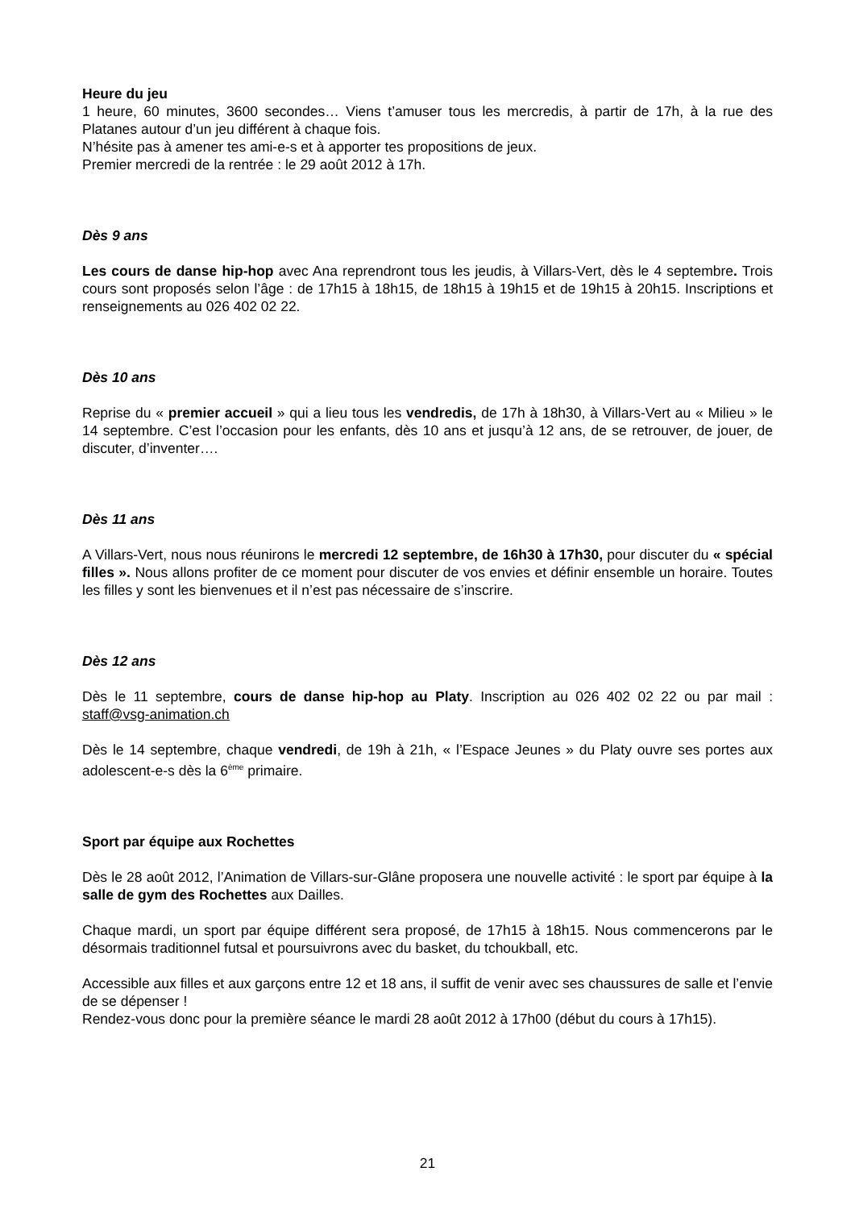Heure du jeu
1 heure, 60 minutes, 3600 secondes… Viens t’amuser tous les mercredis, à partir de 17h, à la rue des Platanes autour d’un jeu différent à chaque fois.
N’hésite pas à amener tes ami-e-s et à apporter tes propositions de jeux.
Premier mercredi de la rentrée : le 29 août 2012 à 17h.
Dès 9 ans
Les cours de danse hip-hop avec Ana reprendront tous les jeudis, à Villars-Vert, dès le 4 septembre. Trois cours sont proposés selon l’âge : de 17h15 à 18h15, de 18h15 à 19h15 et de 19h15 à 20h15. Inscriptions et renseignements au 026 402 02 22.
Dès 10 ans
Reprise du « premier accueil » qui a lieu tous les vendredis, de 17h à 18h30, à Villars-Vert au « Milieu » le 14 septembre. C’est l’occasion pour les enfants, dès 10 ans et jusqu’à 12 ans, de se retrouver, de jouer, de discuter, d’inventer….
Dès 11 ans
A Villars-Vert, nous nous réunirons le mercredi 12 septembre, de 16h30 à 17h30, pour discuter du « spécial filles ». Nous allons profiter de ce moment pour discuter de vos envies et définir ensemble un horaire. Toutes les filles y sont les bienvenues et il n’est pas nécessaire de s’inscrire.
Dès 12 ans
Dès le 11 septembre, cours de danse hip-hop au Platy. Inscription au 026 402 02 22 ou par mail : staff@vsg-animation.ch
Dès le 14 septembre, chaque vendredi, de 19h à 21h, « l’Espace Jeunes » du Platy ouvre ses portes aux adolescent-e-s dès la 6<sup>ème</sup> primaire.
Sport par équipe aux Rochettes
Dès le 28 août 2012, l’Animation de Villars-sur-Glâne proposera une nouvelle activité : le sport par équipe à la salle de gym des Rochettes aux Dailles.
Chaque mardi, un sport par équipe différent sera proposé, de 17h15 à 18h15. Nous commencerons par le désormais traditionnel futsal et poursuivrons avec du basket, du tchoukball, etc.
Accessible aux filles et aux garçons entre 12 et 18 ans, il suffit de venir avec ses chaussures de salle et l’envie de se dépenser !
Rendez-vous donc pour la première séance le mardi 28 août 2012 à 17h00 (début du cours à 17h15).
21